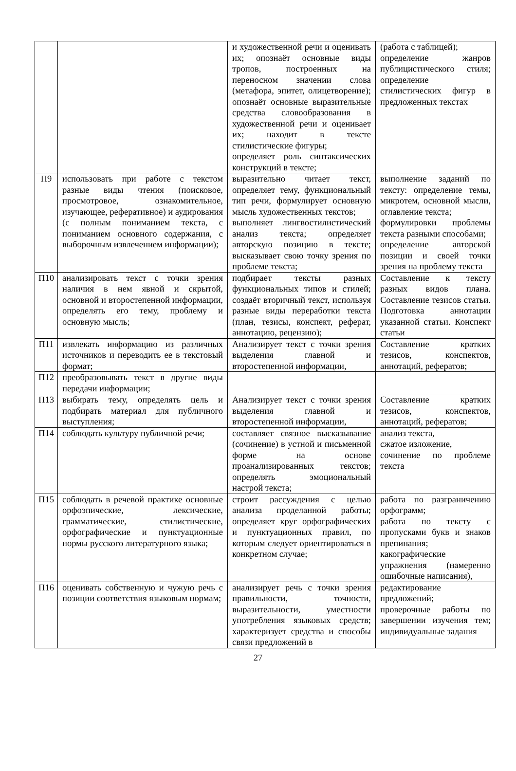| | | и художественной речи и оценивать их; опознаёт основные виды тропов, построенных на переносном значении слова (метафора, эпитет, олицетворение); опознаёт основные выразительные средства словообразования в художественной речи и оценивает их; находит в тексте стилистические фигуры; определяет роль синтаксических конструкций в тексте; | (работа с таблицей); определение жанров публицистического стиля; определение стилистических фигур в предложенных текстах |
| П9 | использовать при работе с текстом разные виды чтения (поисковое, просмотровое, ознакомительное, изучающее, реферативное) и аудирования (с полным пониманием текста, с пониманием основного содержания, с выборочным извлечением информации); | выразительно читает текст, определяет тему, функциональный тип речи, формулирует основную мысль художественных текстов; выполняет лингвостилистический анализ текста; определяет авторскую позицию в тексте; высказывает свою точку зрения по проблеме текста; | выполнение заданий по тексту: определение темы, микротем, основной мысли, оглавление текста; формулировки проблемы текста разными способами; определение авторской позиции и своей точки зрения на проблему текста |
| П10 | анализировать текст с точки зрения наличия в нем явной и скрытой, основной и второстепенной информации, определять его тему, проблему и основную мысль; | подбирает тексты разных функциональных типов и стилей; создаёт вторичный текст, используя разные виды переработки текста (план, тезисы, конспект, реферат, аннотацию, рецензию); | Составление к тексту разных видов плана. Составление тезисов статьи. Подготовка аннотации указанной статьи. Конспект статьи |
| П11 | извлекать информацию из различных источников и переводить ее в текстовый формат; | Анализирует текст с точки зрения выделения главной и второстепенной информации, | Составление кратких тезисов, конспектов, аннотаций, рефератов; |
| П12 | преобразовывать текст в другие виды передачи информации; | | |
| П13 | выбирать тему, определять цель и подбирать материал для публичного выступления; | Анализирует текст с точки зрения выделения главной и второстепенной информации, | Составление кратких тезисов, конспектов, аннотаций, рефератов; |
| П14 | соблюдать культуру публичной речи; | составляет связное высказывание (сочинение) в устной и письменной форме на основе проанализированных текстов; определять эмоциональный настрой текста; | анализ текста, сжатое изложение, сочинение по проблеме текста |
| П15 | соблюдать в речевой практике основные орфоэпические, лексические, грамматические, стилистические, орфографические и пунктуационные нормы русского литературного языка; | строит рассуждения с целью анализа проделанной работы; определяет круг орфографических и пунктуационных правил, по которым следует ориентироваться в конкретном случае; | работа по разграничению орфограмм; работа по тексту с пропусками букв и знаков препинания; какографические упражнения (намеренно ошибочные написания), |
| П16 | оценивать собственную и чужую речь с позиции соответствия языковым нормам; | анализирует речь с точки зрения правильности, точности, выразительности, уместности употребления языковых средств; характеризует средства и способы связи предложений в | редактирование предложений; проверочные работы по завершении изучения тем; индивидуальные задания |
27